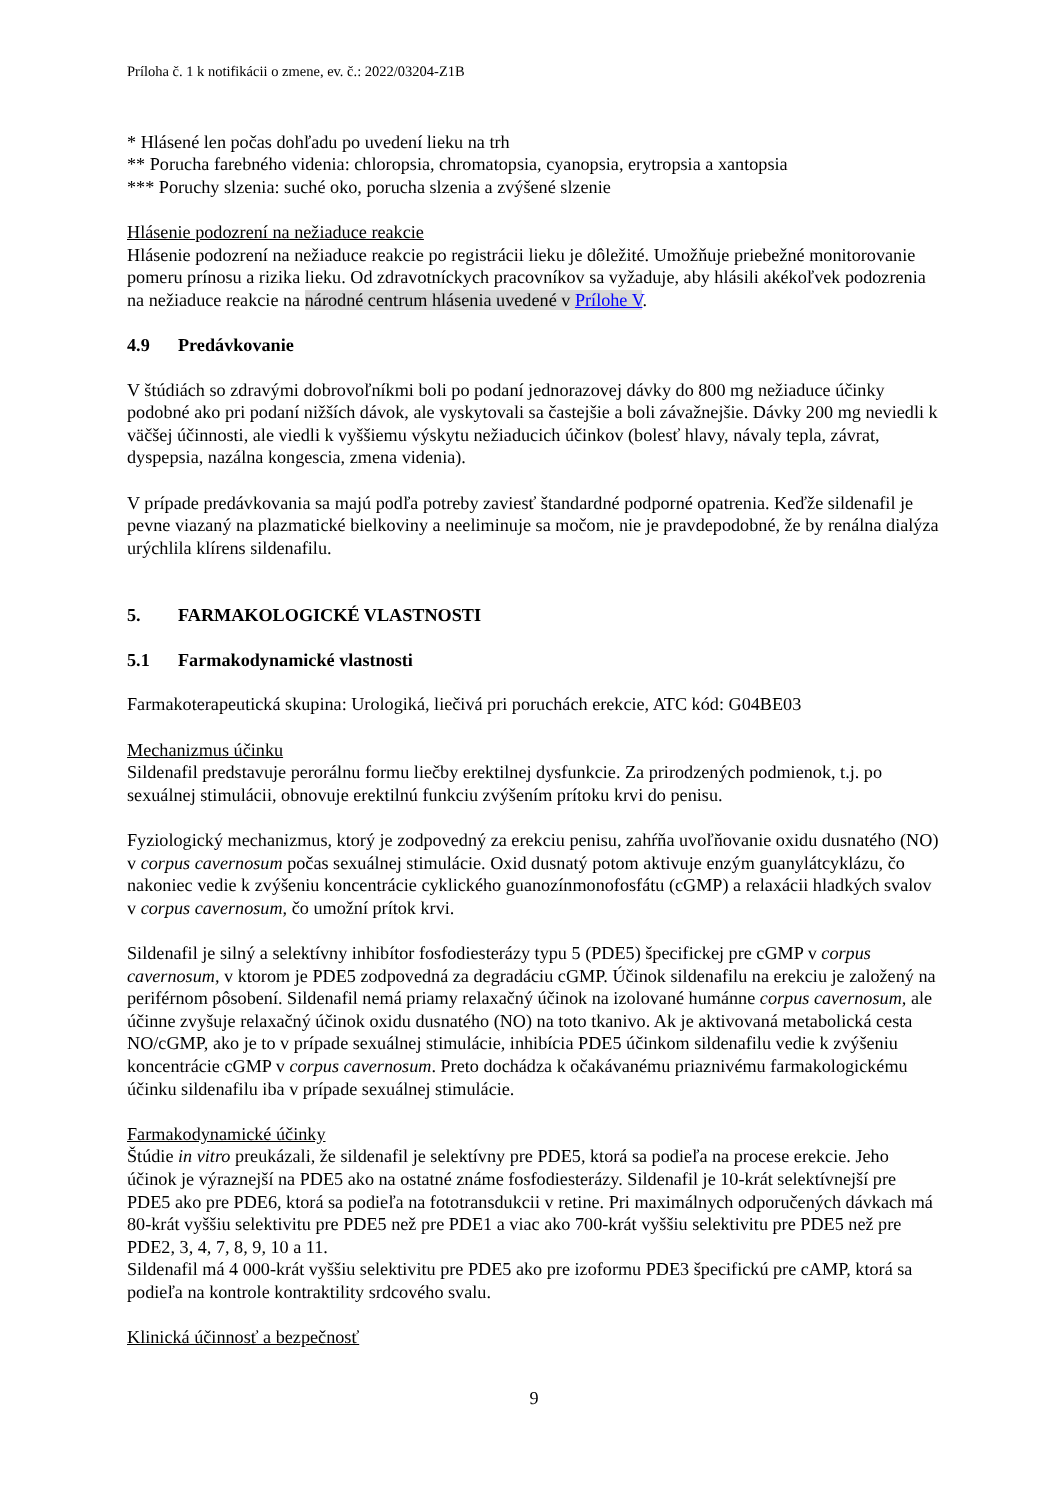Príloha č. 1 k notifikácii o zmene, ev. č.: 2022/03204-Z1B
* Hlásené len počas dohľadu po uvedení lieku na trh
** Porucha farebného videnia: chloropsia, chromatopsia, cyanopsia, erytropsia a xantopsia
*** Poruchy slzenia: suché oko, porucha slzenia a zvýšené slzenie
Hlásenie podozrení na nežiaduce reakcie
Hlásenie podozrení na nežiaduce reakcie po registrácii lieku je dôležité. Umožňuje priebežné monitorovanie pomeru prínosu a rizika lieku. Od zdravotníckych pracovníkov sa vyžaduje, aby hlásili akékoľvek podozrenia na nežiaduce reakcie na národné centrum hlásenia uvedené v Prílohe V.
4.9 Predávkovanie
V štúdiách so zdravými dobrovoľníkmi boli po podaní jednorazovej dávky do 800 mg nežiaduce účinky podobné ako pri podaní nižších dávok, ale vyskytovali sa častejšie a boli závažnejšie. Dávky 200 mg neviedli k väčšej účinnosti, ale viedli k vyššiemu výskytu nežiaducich účinkov (bolesť hlavy, návaly tepla, závrat, dyspepsia, nazálna kongescia, zmena videnia).
V prípade predávkovania sa majú podľa potreby zaviesť štandardné podporné opatrenia. Keďže sildenafil je pevne viazaný na plazmatické bielkoviny a neeliminuje sa močom, nie je pravdepodobné, že by renálna dialýza urýchlila klírens sildenafilu.
5. FARMAKOLOGICKÉ VLASTNOSTI
5.1 Farmakodynamické vlastnosti
Farmakoterapeutická skupina: Urologiká, liečivá pri poruchách erekcie, ATC kód: G04BE03
Mechanizmus účinku
Sildenafil predstavuje perorálnu formu liečby erektilnej dysfunkcie. Za prirodzených podmienok, t.j. po sexuálnej stimulácii, obnovuje erektilnú funkciu zvýšením prítoku krvi do penisu.
Fyziologický mechanizmus, ktorý je zodpovedný za erekciu penisu, zahŕňa uvoľňovanie oxidu dusnatého (NO) v corpus cavernosum počas sexuálnej stimulácie. Oxid dusnatý potom aktivuje enzým guanylátcyklázu, čo nakoniec vedie k zvýšeniu koncentrácie cyklického guanozínmonofosfátu (cGMP) a relaxácii hladkých svalov v corpus cavernosum, čo umožní prítok krvi.
Sildenafil je silný a selektívny inhibítor fosfodiesterázy typu 5 (PDE5) špecifickej pre cGMP v corpus cavernosum, v ktorom je PDE5 zodpovedná za degradáciu cGMP. Účinok sildenafilu na erekciu je založený na periférnom pôsobení. Sildenafil nemá priamy relaxačný účinok na izolované humánne corpus cavernosum, ale účinne zvyšuje relaxačný účinok oxidu dusnatého (NO) na toto tkanivo. Ak je aktivovaná metabolická cesta NO/cGMP, ako je to v prípade sexuálnej stimulácie, inhibícia PDE5 účinkom sildenafilu vedie k zvýšeniu koncentrácie cGMP v corpus cavernosum. Preto dochádza k očakávanému priaznivému farmakologickému účinku sildenafilu iba v prípade sexuálnej stimulácie.
Farmakodynamické účinky
Štúdie in vitro preukázali, že sildenafil je selektívny pre PDE5, ktorá sa podieľa na procese erekcie. Jeho účinok je výraznejší na PDE5 ako na ostatné známe fosfodiesterázy. Sildenafil je 10-krát selektívnejší pre PDE5 ako pre PDE6, ktorá sa podieľa na fototransdukcii v retine. Pri maximálnych odporučených dávkach má 80-krát vyššiu selektivitu pre PDE5 než pre PDE1 a viac ako 700-krát vyššiu selektivitu pre PDE5 než pre PDE2, 3, 4, 7, 8, 9, 10 a 11.
Sildenafil má 4 000-krát vyššiu selektivitu pre PDE5 ako pre izoformu PDE3 špecifickú pre cAMP, ktorá sa podieľa na kontrole kontraktility srdcového svalu.
Klinická účinnosť a bezpečnosť
9